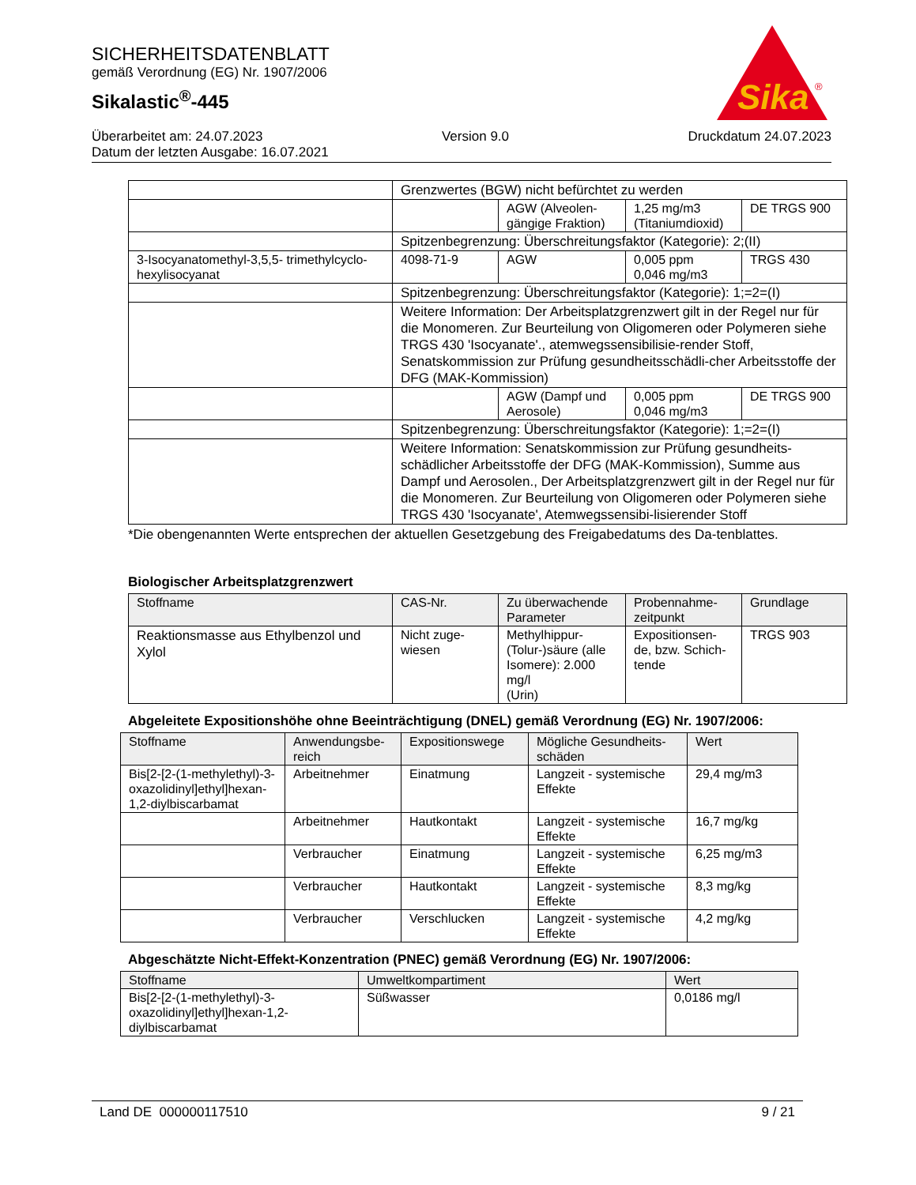SICHERHEITSDATENBLATT
gemäß Verordnung (EG) Nr. 1907/2006
Sikalastic<sup>®</sup>-445
Sika
®
Überarbeitet am: 24.07.2023 Version 9.0 Druckdatum 24.07.2023
Datum der letzten Ausgabe: 16.07.2021
| | Grenzwertes (BGW) nicht befürchtet zu werden | | | |
| | | AGW (Alveolen-gängige Fraktion) | 1,25 mg/m3 (Titaniumdioxid) | DE TRGS 900 |
| | Spitzenbegrenzung: Überschreitungsfaktor (Kategorie): 2;(II) | | | |
| 3-Isocyanatomethyl-3,5,5- trimethylcyclo-hexylisocyanat | 4098-71-9 | AGW | 0,005 ppm 0,046 mg/m3 | TRGS 430 |
| | Spitzenbegrenzung: Überschreitungsfaktor (Kategorie): 1;=2=(I) | | | |
| | Weitere Information: Der Arbeitsplatzgrenzwert gilt in der Regel nur für die Monomeren. Zur Beurteilung von Oligomeren oder Polymeren siehe TRGS 430 'Isocyanate'., atemwegssensibilisie-render Stoff, Senatskommission zur Prüfung gesundheitsschädli-cher Arbeitsstoffe der DFG (MAK-Kommission) | | | |
| | | AGW (Dampf und Aerosole) | 0,005 ppm 0,046 mg/m3 | DE TRGS 900 |
| | Spitzenbegrenzung: Überschreitungsfaktor (Kategorie): 1;=2=(I) | | | |
| | Weitere Information: Senatskommission zur Prüfung gesundheits-schädlicher Arbeitsstoffe der DFG (MAK-Kommission), Summe aus Dampf und Aerosolen., Der Arbeitsplatzgrenzwert gilt in der Regel nur für die Monomeren. Zur Beurteilung von Oligomeren oder Polymeren siehe TRGS 430 'Isocyanate', Atemwegssensibi-lisierender Stoff | | | |
*Die obengenannten Werte entsprechen der aktuellen Gesetzgebung des Freigabedatums des Da-tenblattes.
Biologischer Arbeitsplatzgrenzwert
| Stoffname | CAS-Nr. | Zu überwachende Parameter | Probennahme-zeitpunkt | Grundlage |
| --- | --- | --- | --- | --- |
| Reaktionsmasse aus Ethylbenzol und Xylol | Nicht zuge-wiesen | Methylhippur-(Tolur-)säure (alle Isomere): 2.000 mg/l (Urin) | Expositionsen-de, bzw. Schich-tende | TRGS 903 |
Abgeleitete Expositionshöhe ohne Beeinträchtigung (DNEL) gemäß Verordnung (EG) Nr. 1907/2006:
| Stoffname | Anwendungsbe-reich | Expositionswege | Mögliche Gesundheits-schäden | Wert |
| --- | --- | --- | --- | --- |
| Bis[2-[2-(1-methylethyl)-3-oxazolidinyl]ethyl]hexan-1,2-diylbiscarbamat | Arbeitnehmer | Einatmung | Langzeit - systemische Effekte | 29,4 mg/m3 |
| | Arbeitnehmer | Hautkontakt | Langzeit - systemische Effekte | 16,7 mg/kg |
| | Verbraucher | Einatmung | Langzeit - systemische Effekte | 6,25 mg/m3 |
| | Verbraucher | Hautkontakt | Langzeit - systemische Effekte | 8,3 mg/kg |
| | Verbraucher | Verschlucken | Langzeit - systemische Effekte | 4,2 mg/kg |
Abgeschätzte Nicht-Effekt-Konzentration (PNEC) gemäß Verordnung (EG) Nr. 1907/2006:
| Stoffname | Umweltkompartiment | Wert |
| --- | --- | --- |
| Bis[2-[2-(1-methylethyl)-3-oxazolidinyl]ethyl]hexan-1,2-diylbiscarbamat | Süßwasser | 0,0186 mg/l |
Land DE 000000117510 9 / 21